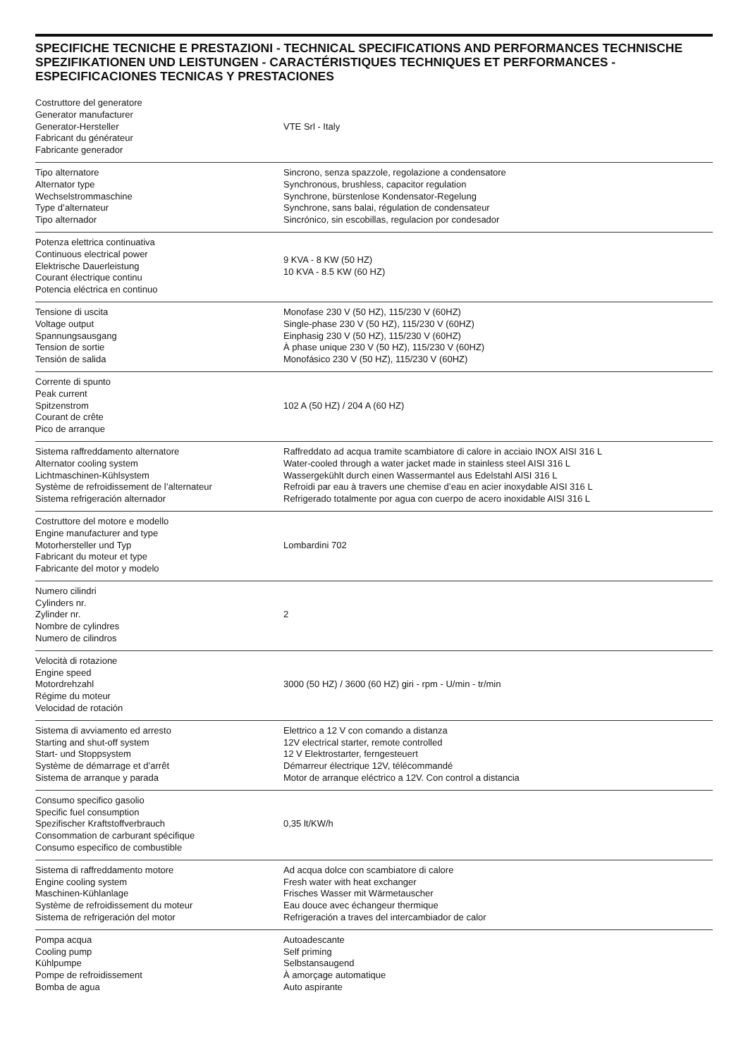SPECIFICHE TECNICHE E PRESTAZIONI - TECHNICAL SPECIFICATIONS AND PERFORMANCES TECHNISCHE SPEZIFIKATIONEN UND LEISTUNGEN - CARACTÉRISTIQUES TECHNIQUES ET PERFORMANCES - ESPECIFICACIONES TECNICAS Y PRESTACIONES
| Costruttore del generatore Generator manufacturer Generator-Hersteller Fabricant du générateur Fabricante generador | VTE Srl - Italy |
| Tipo alternatore Alternator type Wechselstrommaschine Type d’alternateur Tipo alternador | Sincrono, senza spazzole, regolazione a condensatore Synchronous, brushless, capacitor regulation Synchrone, bürstenlose Kondensator-Regelung Synchrone, sans balai, régulation de condensateur Sincrónico, sin escobillas, regulacion por condesador |
| Potenza elettrica continuativa Continuous electrical power Elektrische Dauerleistung Courant électrique continu Potencia eléctrica en continuo | 9 KVA - 8 KW (50 HZ) 10 KVA - 8.5 KW (60 HZ) |
| Tensione di uscita Voltage output Spannungsausgang Tension de sortie Tensión de salida | Monofase 230 V (50 HZ), 115/230 V (60HZ) Single-phase 230 V (50 HZ), 115/230 V (60HZ) Einphasig 230 V (50 HZ), 115/230 V (60HZ) À phase unique 230 V (50 HZ), 115/230 V (60HZ) Monofásico 230 V (50 HZ), 115/230 V (60HZ) |
| Corrente di spunto Peak current Spitzenstrom Courant de crête Pico de arranque | 102 A (50 HZ) / 204 A (60 HZ) |
| Sistema raffreddamento alternatore Alternator cooling system Lichtmaschinen-Kühlsystem Système de refroidissement de l’alternateur Sistema refrigeración alternador | Raffreddato ad acqua tramite scambiatore di calore in acciaio INOX AISI 316 L Water-cooled through a water jacket made in stainless steel AISI 316 L Wassergekühlt durch einen Wassermantel aus Edelstahl AISI 316 L Refroidi par eau à travers une chemise d’eau en acier inoxydable AISI 316 L Refrigerado totalmente por agua con cuerpo de acero inoxidable AISI 316 L |
| Costruttore del motore e modello Engine manufacturer and type Motorhersteller und Typ Fabricant du moteur et type Fabricante del motor y modelo | Lombardini 702 |
| Numero cilindri Cylinders nr. Zylinder nr. Nombre de cylindres Numero de cilindros | 2 |
| Velocità di rotazione Engine speed Motordrehzahl Régime du moteur Velocidad de rotación | 3000 (50 HZ) / 3600 (60 HZ) giri - rpm - U/min - tr/min |
| Sistema di avviamento ed arresto Starting and shut-off system Start- und Stoppsystem Système de démarrage et d’arrêt Sistema de arranque y parada | Elettrico a 12 V con comando a distanza 12V electrical starter, remote controlled 12 V Elektrostarter, ferngesteuert Démarreur électrique 12V, télécommandé Motor de arranque eléctrico a 12V. Con control a distancia |
| Consumo specifico gasolio Specific fuel consumption Spezifischer Kraftstoffverbrauch Consommation de carburant spécifique Consumo especifico de combustible | 0,35 lt/KW/h |
| Sistema di raffreddamento motore Engine cooling system Maschinen-Kühlanlage Système de refroidissement du moteur Sistema de refrigeración del motor | Ad acqua dolce con scambiatore di calore Fresh water with heat exchanger Frisches Wasser mit Wärmetauscher Eau douce avec échangeur thermique Refrigeración a traves del intercambiador de calor |
| Pompa acqua Cooling pump Kühlpumpe Pompe de refroidissement Bomba de agua | Autoadescante Self priming Selbstansaugend À amorçage automatique Auto aspirante |